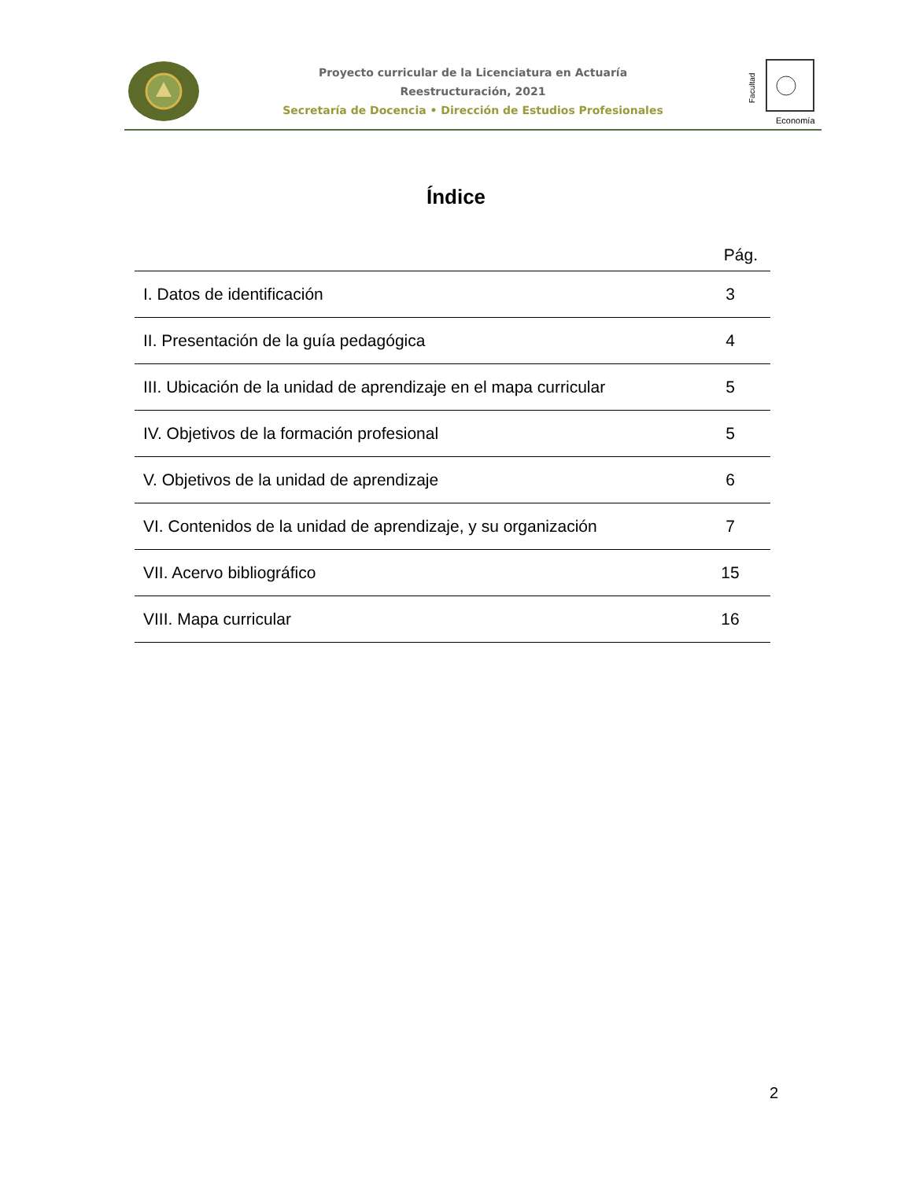Proyecto curricular de la Licenciatura en Actuaría
Reestructuración, 2021
Secretaría de Docencia • Dirección de Estudios Profesionales
Facultad
Economía
Índice
| | Pág. |
| --- | --- |
| I. Datos de identificación | 3 |
| II. Presentación de la guía pedagógica | 4 |
| III. Ubicación de la unidad de aprendizaje en el mapa curricular | 5 |
| IV. Objetivos de la formación profesional | 5 |
| V. Objetivos de la unidad de aprendizaje | 6 |
| VI. Contenidos de la unidad de aprendizaje, y su organización | 7 |
| VII. Acervo bibliográfico | 15 |
| VIII. Mapa curricular | 16 |
2